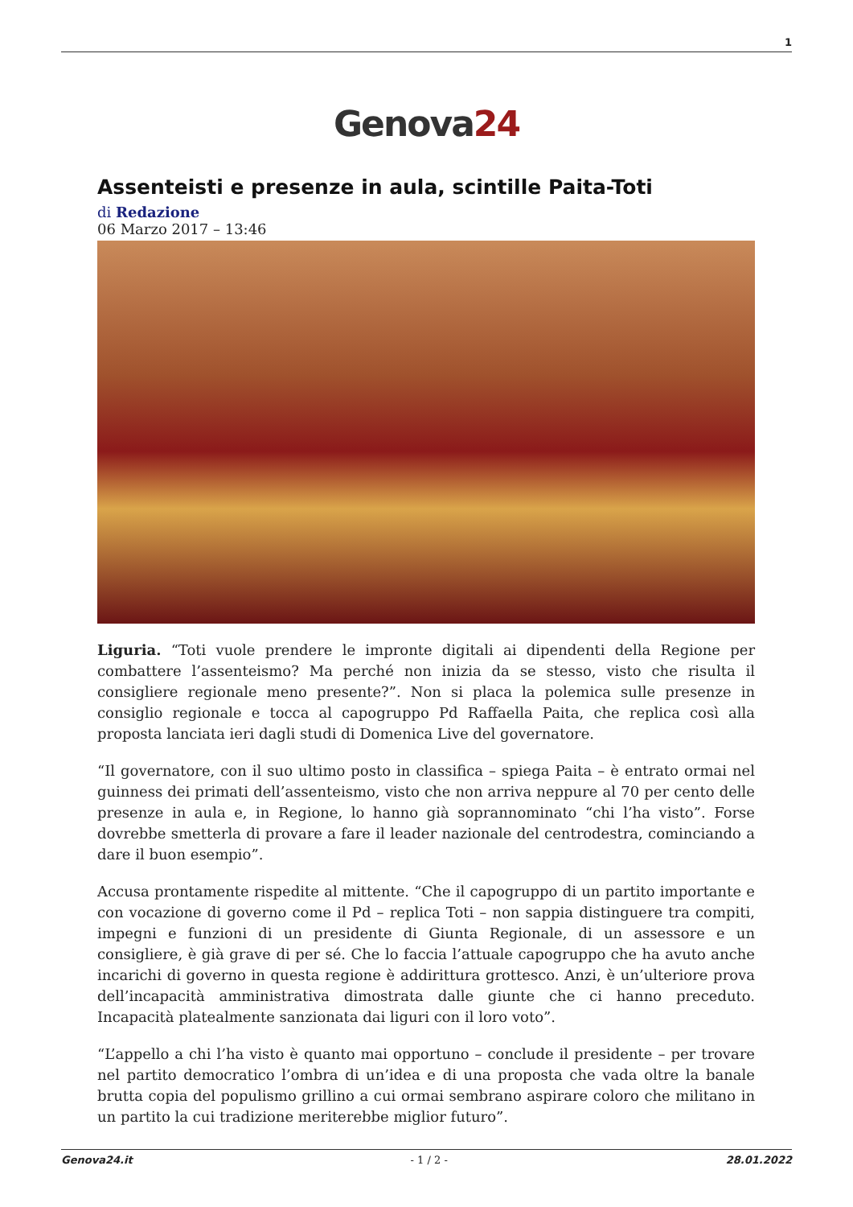1
Genova24
Assenteisti e presenze in aula, scintille Paita-Toti
di Redazione
06 Marzo 2017 – 13:46
Liguria. “Toti vuole prendere le impronte digitali ai dipendenti della Regione per combattere l’assenteismo? Ma perché non inizia da se stesso, visto che risulta il consigliere regionale meno presente?”. Non si placa la polemica sulle presenze in consiglio regionale e tocca al capogruppo Pd Raffaella Paita, che replica così alla proposta lanciata ieri dagli studi di Domenica Live del governatore.
“Il governatore, con il suo ultimo posto in classifica – spiega Paita – è entrato ormai nel guinness dei primati dell’assenteismo, visto che non arriva neppure al 70 per cento delle presenze in aula e, in Regione, lo hanno già soprannominato “chi l’ha visto”. Forse dovrebbe smetterla di provare a fare il leader nazionale del centrodestra, cominciando a dare il buon esempio”.
Accusa prontamente rispedite al mittente. “Che il capogruppo di un partito importante e con vocazione di governo come il Pd – replica Toti – non sappia distinguere tra compiti, impegni e funzioni di un presidente di Giunta Regionale, di un assessore e un consigliere, è già grave di per sé. Che lo faccia l’attuale capogruppo che ha avuto anche incarichi di governo in questa regione è addirittura grottesco. Anzi, è un’ulteriore prova dell’incapacità amministrativa dimostrata dalle giunte che ci hanno preceduto. Incapacità platealmente sanzionata dai liguri con il loro voto”.
“L’appello a chi l’ha visto è quanto mai opportuno – conclude il presidente – per trovare nel partito democratico l’ombra di un’idea e di una proposta che vada oltre la banale brutta copia del populismo grillino a cui ormai sembrano aspirare coloro che militano in un partito la cui tradizione meriterebbe miglior futuro”.
Genova24.it - 1 / 2 - 28.01.2022